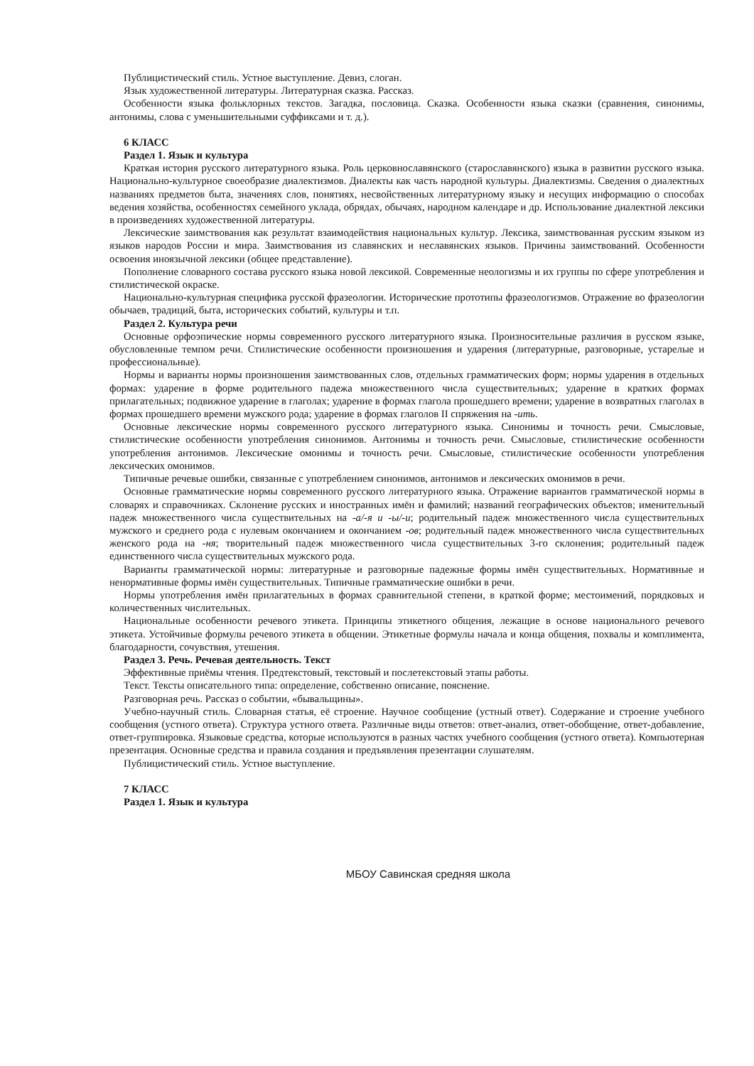Публицистический стиль. Устное выступление. Девиз, слоган.
Язык художественной литературы. Литературная сказка. Рассказ.
Особенности языка фольклорных текстов. Загадка, пословица. Сказка. Особенности языка сказки (сравнения, синонимы, антонимы, слова с уменьшительными суффиксами и т. д.).
6 КЛАСС
Раздел 1. Язык и культура
Краткая история русского литературного языка. Роль церковнославянского (старославянского) языка в развитии русского языка. Национально-культурное своеобразие диалектизмов. Диалекты как часть народной культуры. Диалектизмы. Сведения о диалектных названиях предметов быта, значениях слов, понятиях, несвойственных литературному языку и несущих информацию о способах ведения хозяйства, особенностях семейного уклада, обрядах, обычаях, народном календаре и др. Использование диалектной лексики в произведениях художественной литературы.
Лексические заимствования как результат взаимодействия национальных культур. Лексика, заимствованная русским языком из языков народов России и мира. Заимствования из славянских и неславянских языков. Причины заимствований. Особенности освоения иноязычной лексики (общее представление).
Пополнение словарного состава русского языка новой лексикой. Современные неологизмы и их группы по сфере употребления и стилистической окраске.
Национально-культурная специфика русской фразеологии. Исторические прототипы фразеологизмов. Отражение во фразеологии обычаев, традиций, быта, исторических событий, культуры и т.п.
Раздел 2. Культура речи
Основные орфоэпические нормы современного русского литературного языка. Произносительные различия в русском языке, обусловленные темпом речи. Стилистические особенности произношения и ударения (литературные, разговорные, устарелые и профессиональные).
Нормы и варианты нормы произношения заимствованных слов, отдельных грамматических форм; нормы ударения в отдельных формах: ударение в форме родительного падежа множественного числа существительных; ударение в кратких формах прилагательных; подвижное ударение в глаголах; ударение в формах глагола прошедшего времени; ударение в возвратных глаголах в формах прошедшего времени мужского рода; ударение в формах глаголов II спряжения на -ить.
Основные лексические нормы современного русского литературного языка. Синонимы и точность речи. Смысловые, стилистические особенности употребления синонимов. Антонимы и точность речи. Смысловые, стилистические особенности употребления антонимов. Лексические омонимы и точность речи. Смысловые, стилистические особенности употребления лексических омонимов.
Типичные речевые ошибки, связанные с употреблением синонимов, антонимов и лексических омонимов в речи.
Основные грамматические нормы современного русского литературного языка. Отражение вариантов грамматической нормы в словарях и справочниках. Склонение русских и иностранных имён и фамилий; названий географических объектов; именительный падеж множественного числа существительных на -а/-я и -ы/-и; родительный падеж множественного числа существительных мужского и среднего рода с нулевым окончанием и окончанием -ов; родительный падеж множественного числа существительных женского рода на -ня; творительный падеж множественного числа существительных 3-го склонения; родительный падеж единственного числа существительных мужского рода.
Варианты грамматической нормы: литературные и разговорные падежные формы имён существительных. Нормативные и ненормативные формы имён существительных. Типичные грамматические ошибки в речи.
Нормы употребления имён прилагательных в формах сравнительной степени, в краткой форме; местоимений, порядковых и количественных числительных.
Национальные особенности речевого этикета. Принципы этикетного общения, лежащие в основе национального речевого этикета. Устойчивые формулы речевого этикета в общении. Этикетные формулы начала и конца общения, похвалы и комплимента, благодарности, сочувствия, утешения.
Раздел 3. Речь. Речевая деятельность. Текст
Эффективные приёмы чтения. Предтекстовый, текстовый и послетекстовый этапы работы.
Текст. Тексты описательного типа: определение, собственно описание, пояснение.
Разговорная речь. Рассказ о событии, «бывальщины».
Учебно-научный стиль. Словарная статья, её строение. Научное сообщение (устный ответ). Содержание и строение учебного сообщения (устного ответа). Структура устного ответа. Различные виды ответов: ответ-анализ, ответ-обобщение, ответ-добавление, ответ-группировка. Языковые средства, которые используются в разных частях учебного сообщения (устного ответа). Компьютерная презентация. Основные средства и правила создания и предъявления презентации слушателям.
Публицистический стиль. Устное выступление.
7 КЛАСС
Раздел 1. Язык и культура
МБОУ Савинская средняя школа